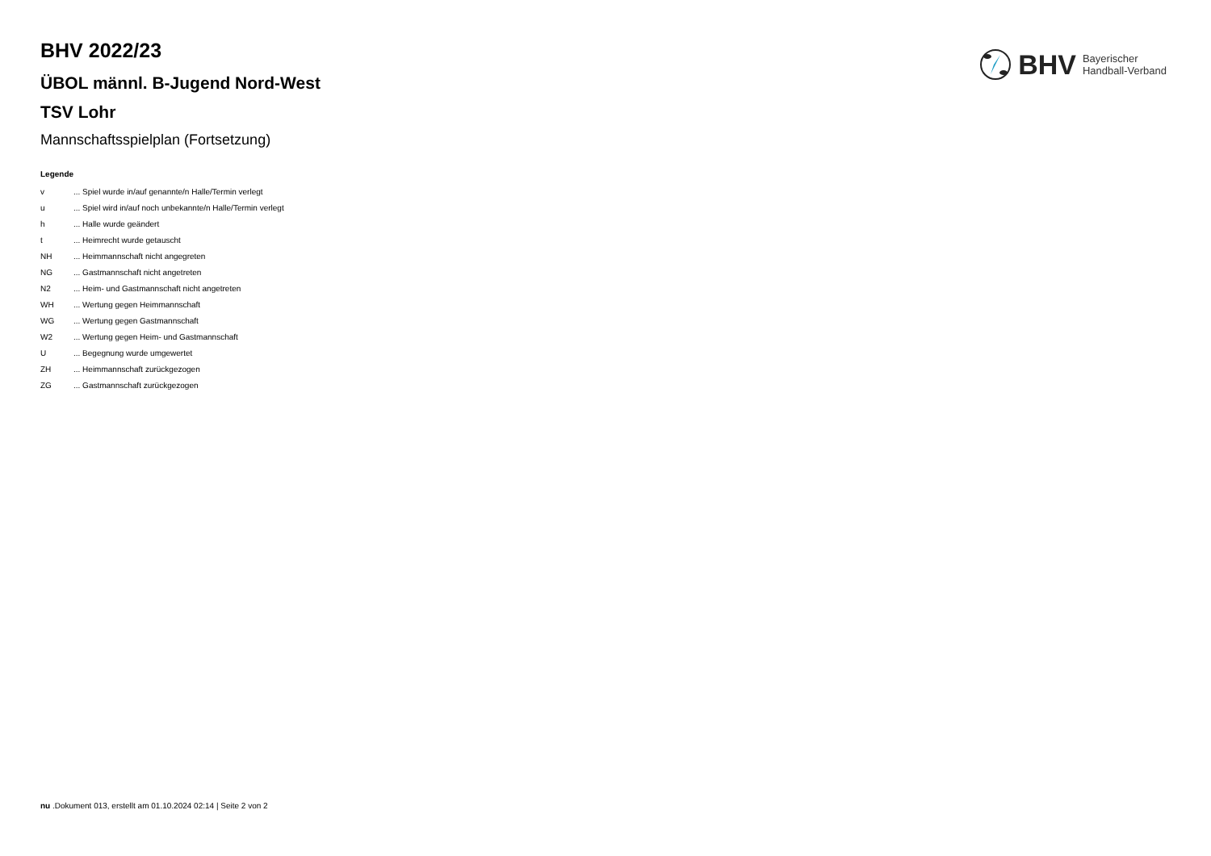BHV 2022/23
ÜBOL männl. B-Jugend Nord-West
TSV Lohr
Mannschaftsspielplan (Fortsetzung)
Legende
| v | ... Spiel wurde in/auf genannte/n Halle/Termin verlegt |
| u | ... Spiel wird in/auf noch unbekannte/n Halle/Termin verlegt |
| h | ... Halle wurde geändert |
| t | ... Heimrecht wurde getauscht |
| NH | ... Heimmannschaft nicht angegreten |
| NG | ... Gastmannschaft nicht angetreten |
| N2 | ... Heim- und Gastmannschaft nicht angetreten |
| WH | ... Wertung gegen Heimmannschaft |
| WG | ... Wertung gegen Gastmannschaft |
| W2 | ... Wertung gegen Heim- und Gastmannschaft |
| U | ... Begegnung wurde umgewertet |
| ZH | ... Heimmannschaft zurückgezogen |
| ZG | ... Gastmannschaft zurückgezogen |
BHV Bayerischer
Handball-Verband
nu .Dokument 013, erstellt am 01.10.2024 02:14 | Seite 2 von 2